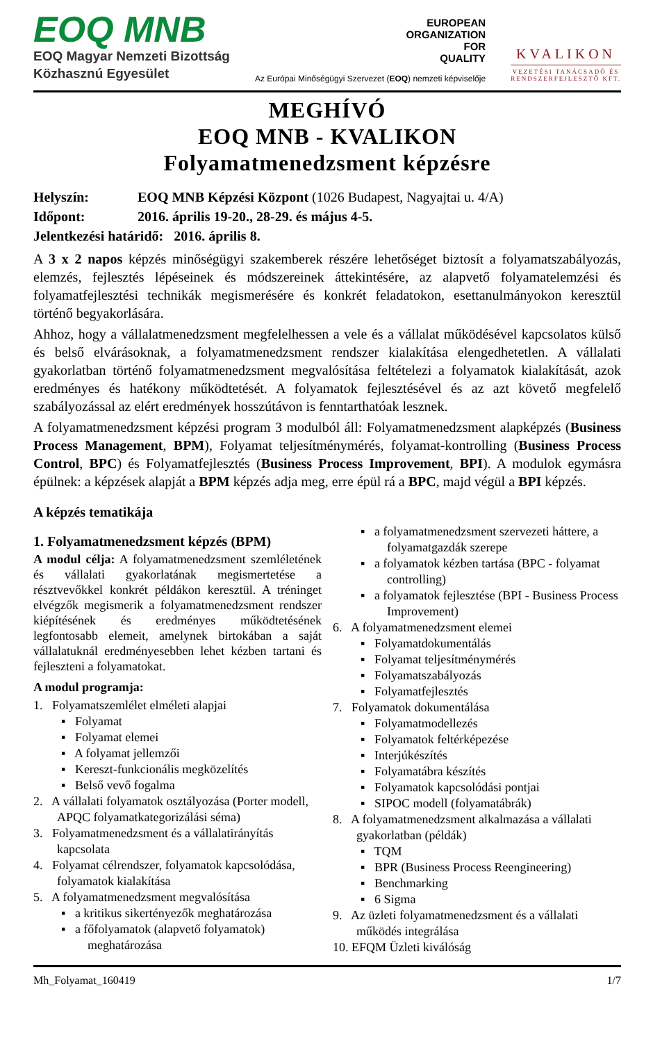EOQ MNB
EOQ Magyar Nemzeti Bizottság
Közhasznú Egyesület
EUROPEAN
ORGANIZATION
FOR
QUALITY
Az Európai Minőségügyi Szervezet (EOQ) nemzeti képviselője
KVALIKON
VEZETÉSI TANÁCSADÓ ÉS
RENDSZERFEJLESZTŐ KFT.
MEGHÍVÓ
EOQ MNB - KVALIKON
Folyamatmenedzsment képzésre
Helyszín: EOQ MNB Képzési Központ (1026 Budapest, Nagyajtai u. 4/A)
Időpont: 2016. április 19-20., 28-29. és május 4-5.
Jelentkezési határidő: 2016. április 8.
A 3 x 2 napos képzés minőségügyi szakemberek részére lehetőséget biztosít a folyamatszabályozás, elemzés, fejlesztés lépéseinek és módszereinek áttekintésére, az alapvető folyamatelemzési és folyamatfejlesztési technikák megismerésére és konkrét feladatokon, esettanulmányokon keresztül történő begyakorlására.
Ahhoz, hogy a vállalatmenedzsment megfelelhessen a vele és a vállalat működésével kapcsolatos külső és belső elvárásoknak, a folyamatmenedzsment rendszer kialakítása elengedhetetlen. A vállalati gyakorlatban történő folyamatmenedzsment megvalósítása feltételezi a folyamatok kialakítását, azok eredményes és hatékony működtetését. A folyamatok fejlesztésével és az azt követő megfelelő szabályozással az elért eredmények hosszútávon is fenntarthatóak lesznek.
A folyamatmenedzsment képzési program 3 modulból áll: Folyamatmenedzsment alapképzés (Business Process Management, BPM), Folyamat teljesítménymérés, folyamat-kontrolling (Business Process Control, BPC) és Folyamatfejlesztés (Business Process Improvement, BPI). A modulok egymásra épülnek: a képzések alapját a BPM képzés adja meg, erre épül rá a BPC, majd végül a BPI képzés.
A képzés tematikája
1. Folyamatmenedzsment képzés (BPM)
A modul célja: A folyamatmenedzsment szemléletének és vállalati gyakorlatának megismertetése a résztvevőkkel konkrét példákon keresztül. A tréninget elvégzők megismerik a folyamatmenedzsment rendszer kiépítésének és eredményes működtetésének legfontosabb elemeit, amelynek birtokában a saját vállalatuknál eredményesebben lehet kézben tartani és fejleszteni a folyamatokat.
A modul programja:
1. Folyamatszemlélet elméleti alapjai
▪ Folyamat
▪ Folyamat elemei
▪ A folyamat jellemzői
▪ Kereszt-funkcionális megközelítés
▪ Belső vevő fogalma
2. A vállalati folyamatok osztályozása (Porter modell, APQC folyamatkategorizálási séma)
3. Folyamatmenedzsment és a vállalatirányítás kapcsolata
4. Folyamat célrendszer, folyamatok kapcsolódása, folyamatok kialakítása
5. A folyamatmenedzsment megvalósítása
▪ a kritikus sikertényezők meghatározása
▪ a főfolyamatok (alapvető folyamatok) meghatározása
▪ a folyamatmenedzsment szervezeti háttere, a folyamatgazdák szerepe
▪ a folyamatok kézben tartása (BPC - folyamat controlling)
▪ a folyamatok fejlesztése (BPI - Business Process Improvement)
6. A folyamatmenedzsment elemei
▪ Folyamatdokumentálás
▪ Folyamat teljesítménymérés
▪ Folyamatszabályozás
▪ Folyamatfejlesztés
7. Folyamatok dokumentálása
▪ Folyamatmodellezés
▪ Folyamatok feltérképezése
▪ Interjúkészítés
▪ Folyamatábra készítés
▪ Folyamatok kapcsolódási pontjai
▪ SIPOC modell (folyamatábrák)
8. A folyamatmenedzsment alkalmazása a vállalati gyakorlatban (példák)
▪ TQM
▪ BPR (Business Process Reengineering)
▪ Benchmarking
▪ 6 Sigma
9. Az üzleti folyamatmenedzsment és a vállalati működés integrálása
10. EFQM Üzleti kiválóság
Mh_Folyamat_160419 1/7